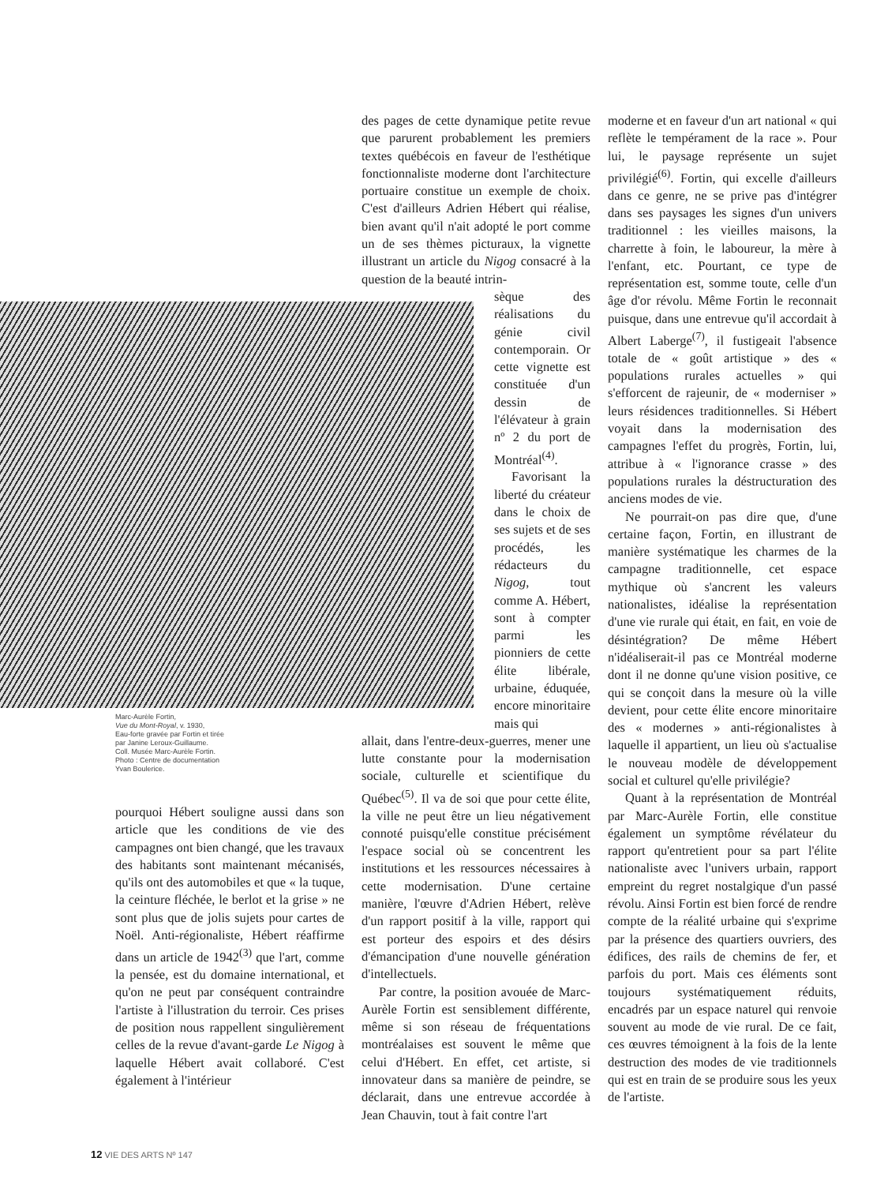Marc-Aurèle Fortin,
Vue du Mont-Royal, v. 1930,
Eau-forte gravée par Fortin et tirée
par Janine Leroux-Guillaume.
Coll. Musée Marc-Aurèle Fortin.
Photo : Centre de documentation
Yvan Boulerice.
pourquoi Hébert souligne aussi dans son article que les conditions de vie des campagnes ont bien changé, que les travaux des habitants sont maintenant mécanisés, qu'ils ont des automobiles et que « la tuque, la ceinture fléchée, le berlot et la grise » ne sont plus que de jolis sujets pour cartes de Noël. Anti-régionaliste, Hébert réaffirme dans un article de 1942<sup>(3)</sup> que l'art, comme la pensée, est du domaine international, et qu'on ne peut par conséquent contraindre l'artiste à l'illustration du terroir. Ces prises de position nous rappellent singulièrement celles de la revue d'avant-garde Le Nigog à laquelle Hébert avait collaboré. C'est également à l'intérieur
des pages de cette dynamique petite revue que parurent probablement les premiers textes québécois en faveur de l'esthétique fonctionnaliste moderne dont l'architecture portuaire constitue un exemple de choix. C'est d'ailleurs Adrien Hébert qui réalise, bien avant qu'il n'ait adopté le port comme un de ses thèmes picturaux, la vignette illustrant un article du Nigog consacré à la question de la beauté intrin-
sèque des réalisations du génie civil contemporain. Or cette vignette est constituée d'un dessin de l'élévateur à grain nº 2 du port de Montréal<sup>(4)</sup>.
Favorisant la liberté du créateur dans le choix de ses sujets et de ses procédés, les rédacteurs du Nigog, tout comme A. Hébert, sont à compter parmi les pionniers de cette élite libérale, urbaine, éduquée, encore minoritaire mais qui
allait, dans l'entre-deux-guerres, mener une lutte constante pour la modernisation sociale, culturelle et scientifique du Québec<sup>(5)</sup>. Il va de soi que pour cette élite, la ville ne peut être un lieu négativement connoté puisqu'elle constitue précisément l'espace social où se concentrent les institutions et les ressources nécessaires à cette modernisation. D'une certaine manière, l'œuvre d'Adrien Hébert, relève d'un rapport positif à la ville, rapport qui est porteur des espoirs et des désirs d'émancipation d'une nouvelle génération d'intellectuels.
Par contre, la position avouée de Marc-Aurèle Fortin est sensiblement différente, même si son réseau de fréquentations montréalaises est souvent le même que celui d'Hébert. En effet, cet artiste, si innovateur dans sa manière de peindre, se déclarait, dans une entrevue accordée à Jean Chauvin, tout à fait contre l'art
moderne et en faveur d'un art national « qui reflète le tempérament de la race ». Pour lui, le paysage représente un sujet privilégié<sup>(6)</sup>. Fortin, qui excelle d'ailleurs dans ce genre, ne se prive pas d'intégrer dans ses paysages les signes d'un univers traditionnel : les vieilles maisons, la charrette à foin, le laboureur, la mère à l'enfant, etc. Pourtant, ce type de représentation est, somme toute, celle d'un âge d'or révolu. Même Fortin le reconnait puisque, dans une entrevue qu'il accordait à Albert Laberge<sup>(7)</sup>, il fustigeait l'absence totale de « goût artistique » des « populations rurales actuelles » qui s'efforcent de rajeunir, de « moderniser » leurs résidences traditionnelles. Si Hébert voyait dans la modernisation des campagnes l'effet du progrès, Fortin, lui, attribue à « l'ignorance crasse » des populations rurales la déstructuration des anciens modes de vie.
Ne pourrait-on pas dire que, d'une certaine façon, Fortin, en illustrant de manière systématique les charmes de la campagne traditionnelle, cet espace mythique où s'ancrent les valeurs nationalistes, idéalise la représentation d'une vie rurale qui était, en fait, en voie de désintégration? De même Hébert n'idéaliserait-il pas ce Montréal moderne dont il ne donne qu'une vision positive, ce qui se conçoit dans la mesure où la ville devient, pour cette élite encore minoritaire des « modernes » anti-régionalistes à laquelle il appartient, un lieu où s'actualise le nouveau modèle de développement social et culturel qu'elle privilégie?
Quant à la représentation de Montréal par Marc-Aurèle Fortin, elle constitue également un symptôme révélateur du rapport qu'entretient pour sa part l'élite nationaliste avec l'univers urbain, rapport empreint du regret nostalgique d'un passé révolu. Ainsi Fortin est bien forcé de rendre compte de la réalité urbaine qui s'exprime par la présence des quartiers ouvriers, des édifices, des rails de chemins de fer, et parfois du port. Mais ces éléments sont toujours systématiquement réduits, encadrés par un espace naturel qui renvoie souvent au mode de vie rural. De ce fait, ces œuvres témoignent à la fois de la lente destruction des modes de vie traditionnels qui est en train de se produire sous les yeux de l'artiste.
12 VIE DES ARTS Nº 147